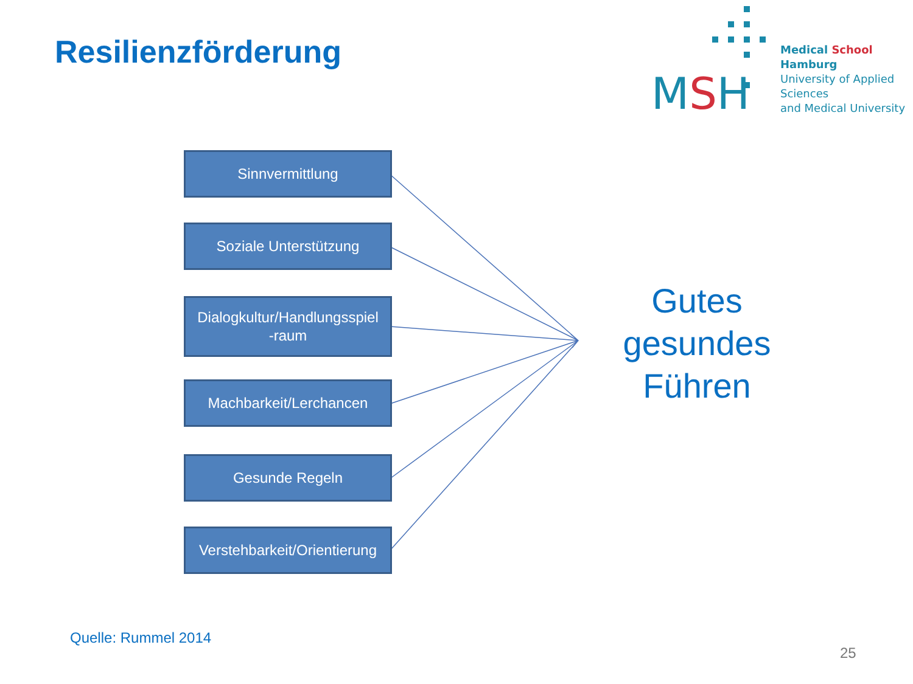Resilienzförderung
MSH
Medical School Hamburg
University of Applied Sciences
and Medical University
Sinnvermittlung
Soziale Unterstützung
Dialogkultur/Handlungsspiel
-raum
Machbarkeit/Lerchancen
Gesunde Regeln
Verstehbarkeit/Orientierung
Gutes gesundes Führen
Quelle: Rummel 2014
25